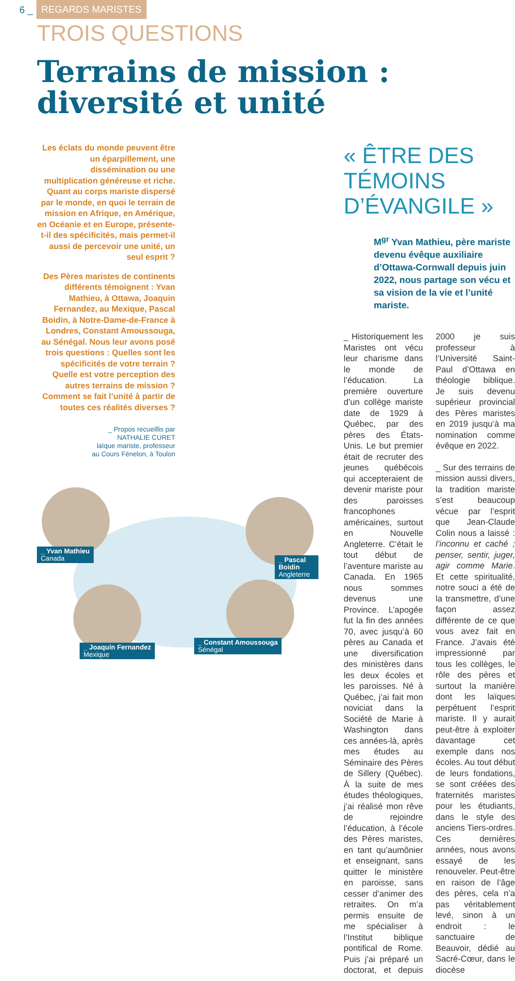6 _ REGARDS MARISTES
TROIS QUESTIONS
Terrains de mission :
diversité et unité
Les éclats du monde peuvent être un éparpillement, une dissémination ou une multiplication généreuse et riche. Quant au corps mariste dispersé par le monde, en quoi le terrain de mission en Afrique, en Amérique, en Océanie et en Europe, présente-t-il des spécificités, mais permet-il aussi de percevoir une unité, un seul esprit ?
Des Pères maristes de continents différents témoignent : Yvan Mathieu, à Ottawa, Joaquin Fernandez, au Mexique, Pascal Boidin, à Notre-Dame-de-France à Londres, Constant Amoussouga, au Sénégal. Nous leur avons posé trois questions : Quelles sont les spécificités de votre terrain ? Quelle est votre perception des autres terrains de mission ? Comment se fait l’unité à partir de toutes ces réalités diverses ?
_ Propos recueillis par
NATHALIE CURET
laïque mariste, professeur
au Cours Fénelon, à Toulon
_ Yvan Mathieu
Canada
_ Pascal Boidin
Angleterre
_ Joaquin Fernandez
Mexique
_ Constant Amoussouga
Sénégal
« ÊTRE DES TÉMOINS D’ÉVANGILE »
M<sup>gr</sup> Yvan Mathieu, père mariste devenu évêque auxiliaire d’Ottawa-Cornwall depuis juin 2022, nous partage son vécu et sa vision de la vie et l’unité mariste.
_ Historiquement les Maristes ont vécu leur charisme dans le monde de l’éducation. La première ouverture d’un collège mariste date de 1929 à Québec, par des pères des États-Unis. Le but premier était de recruter des jeunes québécois qui accepteraient de devenir mariste pour des paroisses francophones américaines, surtout en Nouvelle Angleterre. C’était le tout début de l’aventure mariste au Canada. En 1965 nous sommes devenus une Province. L’apogée fut la fin des années 70, avec jusqu’à 60 pères au Canada et une diversification des ministères dans les deux écoles et les paroisses. Né à Québec, j’ai fait mon noviciat dans la Société de Marie à Washington dans ces années-là, après mes études au Séminaire des Pères de Sillery (Québec). À la suite de mes études théologiques, j’ai réalisé mon rêve de rejoindre l’éducation, à l’école des Pères maristes, en tant qu’aumônier et enseignant, sans quitter le ministère en paroisse, sans cesser d’animer des retraites. On m’a permis ensuite de me spécialiser à l’Institut biblique pontifical de Rome. Puis j’ai préparé un doctorat, et depuis 2000 je suis professeur à l’Université Saint-Paul d’Ottawa en théologie biblique. Je suis devenu supérieur provincial des Pères maristes en 2019 jusqu’à ma nomination comme évêque en 2022.
_ Sur des terrains de mission aussi divers, la tradition mariste s’est beaucoup vécue par l’esprit que Jean-Claude Colin nous a laissé : l’inconnu et caché ; penser, sentir, juger, agir comme Marie. Et cette spiritualité, notre souci a été de la transmettre, d’une façon assez différente de ce que vous avez fait en France. J’avais été impressionné par tous les collèges, le rôle des pères et surtout la manière dont les laïques perpétuent l’esprit mariste. Il y aurait peut-être à exploiter davantage cet exemple dans nos écoles. Au tout début de leurs fondations, se sont créées des fraternités maristes pour les étudiants, dans le style des anciens Tiers-ordres. Ces dernières années, nous avons essayé de les renouveler. Peut-être en raison de l’âge des pères, cela n’a pas véritablement levé, sinon à un endroit : le sanctuaire de Beauvoir, dédié au Sacré-Cœur, dans le diocèse